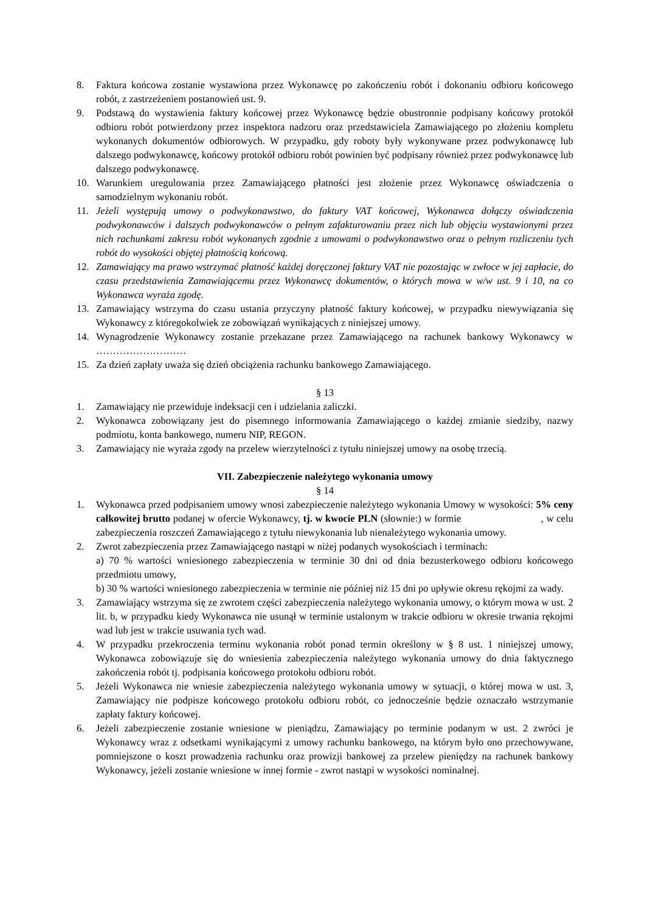8. Faktura końcowa zostanie wystawiona przez Wykonawcę po zakończeniu robót i dokonaniu odbioru końcowego robót, z zastrzeżeniem postanowień ust. 9.
9. Podstawą do wystawienia faktury końcowej przez Wykonawcę będzie obustronnie podpisany końcowy protokół odbioru robót potwierdzony przez inspektora nadzoru oraz przedstawiciela Zamawiającego po złożeniu kompletu wykonanych dokumentów odbiorowych. W przypadku, gdy roboty były wykonywane przez podwykonawcę lub dalszego podwykonawcę, końcowy protokół odbioru robót powinien być podpisany również przez podwykonawcę lub dalszego podwykonawcę.
10. Warunkiem uregulowania przez Zamawiającego płatności jest złożenie przez Wykonawcę oświadczenia o samodzielnym wykonaniu robót.
11. Jeżeli występują umowy o podwykonawstwo, do faktury VAT końcowej, Wykonawca dołączy oświadczenia podwykonawców i dalszych podwykonawców o pełnym zafakturowaniu przez nich lub objęciu wystawionymi przez nich rachunkami zakresu robót wykonanych zgodnie z umowami o podwykonawstwo oraz o pełnym rozliczeniu tych robót do wysokości objętej płatnością końcową.
12. Zamawiający ma prawo wstrzymać płatność każdej doręczonej faktury VAT nie pozostając w zwłoce w jej zapłacie, do czasu przedstawienia Zamawiającemu przez Wykonawcę dokumentów, o których mowa w w/w ust. 9 i 10, na co Wykonawca wyraża zgodę.
13. Zamawiający wstrzyma do czasu ustania przyczyny płatność faktury końcowej, w przypadku niewywiązania się Wykonawcy z któregokolwiek ze zobowiązań wynikających z niniejszej umowy.
14. Wynagrodzenie Wykonawcy zostanie przekazane przez Zamawiającego na rachunek bankowy Wykonawcy w ………………………
15. Za dzień zapłaty uważa się dzień obciążenia rachunku bankowego Zamawiającego.
§ 13
1. Zamawiający nie przewiduje indeksacji cen i udzielania zaliczki.
2. Wykonawca zobowiązany jest do pisemnego informowania Zamawiającego o każdej zmianie siedziby, nazwy podmiotu, konta bankowego, numeru NIP, REGON.
3. Zamawiający nie wyraża zgody na przelew wierzytelności z tytułu niniejszej umowy na osobę trzecią.
VII. Zabezpieczenie należytego wykonania umowy
§ 14
1. Wykonawca przed podpisaniem umowy wnosi zabezpieczenie należytego wykonania Umowy w wysokości: 5% ceny całkowitej brutto podanej w ofercie Wykonawcy, tj. w kwocie PLN (słownie:) w formie , w celu zabezpieczenia roszczeń Zamawiającego z tytułu niewykonania lub nienależytego wykonania umowy.
2. Zwrot zabezpieczenia przez Zamawiającego nastąpi w niżej podanych wysokościach i terminach:
a) 70 % wartości wniesionego zabezpieczenia w terminie 30 dni od dnia bezusterkowego odbioru końcowego przedmiotu umowy,
b) 30 % wartości wniesionego zabezpieczenia w terminie nie później niż 15 dni po upływie okresu rękojmi za wady.
3. Zamawiający wstrzyma się ze zwrotem części zabezpieczenia należytego wykonania umowy, o którym mowa w ust. 2 lit. b, w przypadku kiedy Wykonawca nie usunął w terminie ustalonym w trakcie odbioru w okresie trwania rękojmi wad lub jest w trakcie usuwania tych wad.
4. W przypadku przekroczenia terminu wykonania robót ponad termin określony w § 8 ust. 1 niniejszej umowy, Wykonawca zobowiązuje się do wniesienia zabezpieczenia należytego wykonania umowy do dnia faktycznego zakończenia robót tj. podpisania końcowego protokołu odbioru robót.
5. Jeżeli Wykonawca nie wniesie zabezpieczenia należytego wykonania umowy w sytuacji, o której mowa w ust. 3, Zamawiający nie podpisze końcowego protokołu odbioru robót, co jednocześnie będzie oznaczało wstrzymanie zapłaty faktury końcowej.
6. Jeżeli zabezpieczenie zostanie wniesione w pieniądzu, Zamawiający po terminie podanym w ust. 2 zwróci je Wykonawcy wraz z odsetkami wynikającymi z umowy rachunku bankowego, na którym było ono przechowywane, pomniejszone o koszt prowadzenia rachunku oraz prowizji bankowej za przelew pieniędzy na rachunek bankowy Wykonawcy, jeżeli zostanie wniesione w innej formie - zwrot nastąpi w wysokości nominalnej.